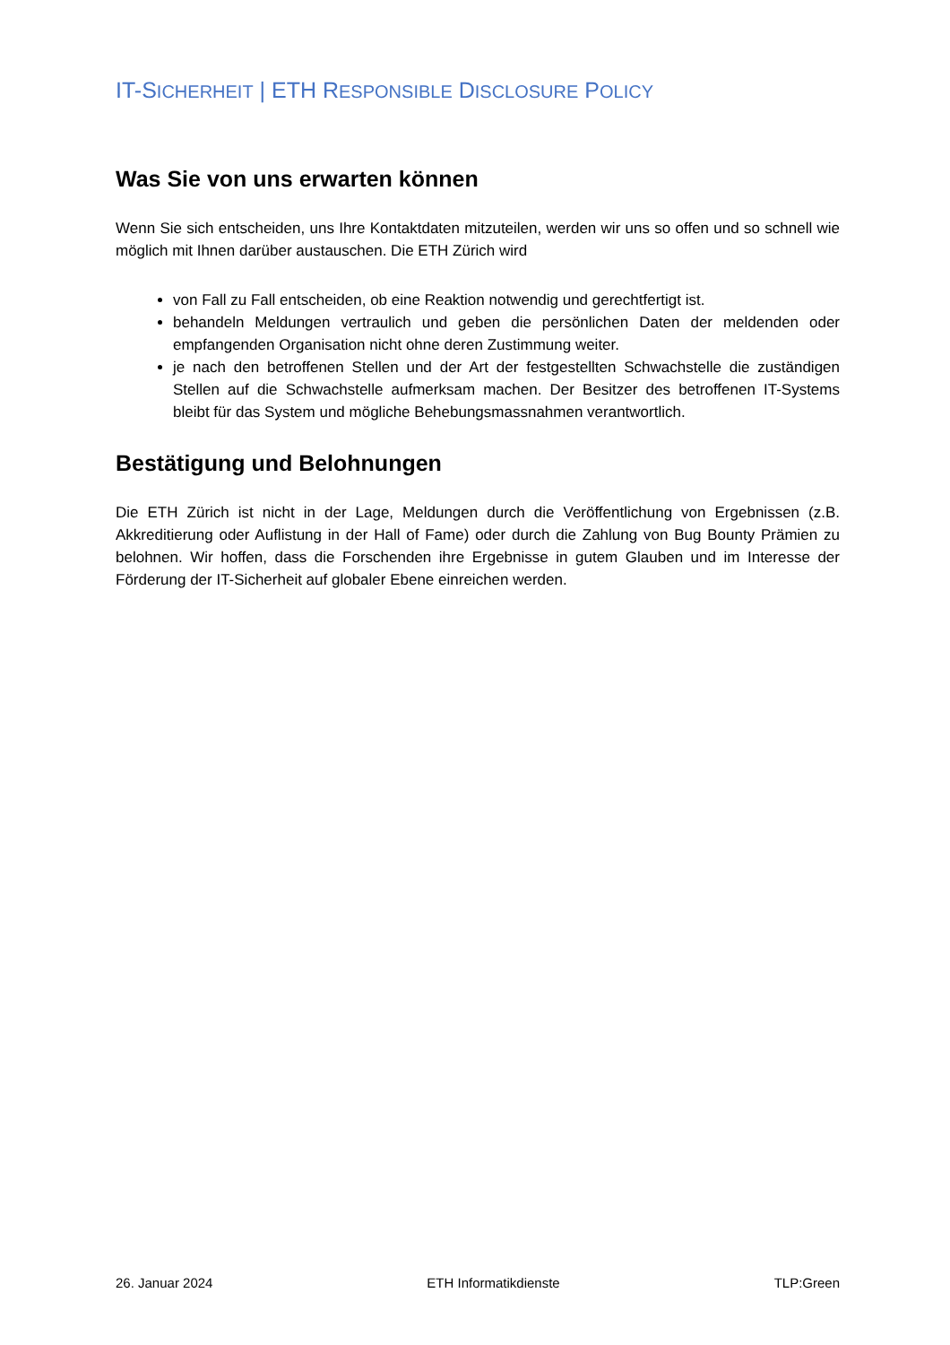IT-SICHERHEIT | ETH RESPONSIBLE DISCLOSURE POLICY
Was Sie von uns erwarten können
Wenn Sie sich entscheiden, uns Ihre Kontaktdaten mitzuteilen, werden wir uns so offen und so schnell wie möglich mit Ihnen darüber austauschen. Die ETH Zürich wird
von Fall zu Fall entscheiden, ob eine Reaktion notwendig und gerechtfertigt ist.
behandeln Meldungen vertraulich und geben die persönlichen Daten der meldenden oder empfangenden Organisation nicht ohne deren Zustimmung weiter.
je nach den betroffenen Stellen und der Art der festgestellten Schwachstelle die zuständigen Stellen auf die Schwachstelle aufmerksam machen. Der Besitzer des betroffenen IT-Systems bleibt für das System und mögliche Behebungsmassnahmen verantwortlich.
Bestätigung und Belohnungen
Die ETH Zürich ist nicht in der Lage, Meldungen durch die Veröffentlichung von Ergebnissen (z.B. Akkreditierung oder Auflistung in der Hall of Fame) oder durch die Zahlung von Bug Bounty Prämien zu belohnen. Wir hoffen, dass die Forschenden ihre Ergebnisse in gutem Glauben und im Interesse der Förderung der IT-Sicherheit auf globaler Ebene einreichen werden.
26. Januar 2024 ETH Informatikdienste TLP:Green